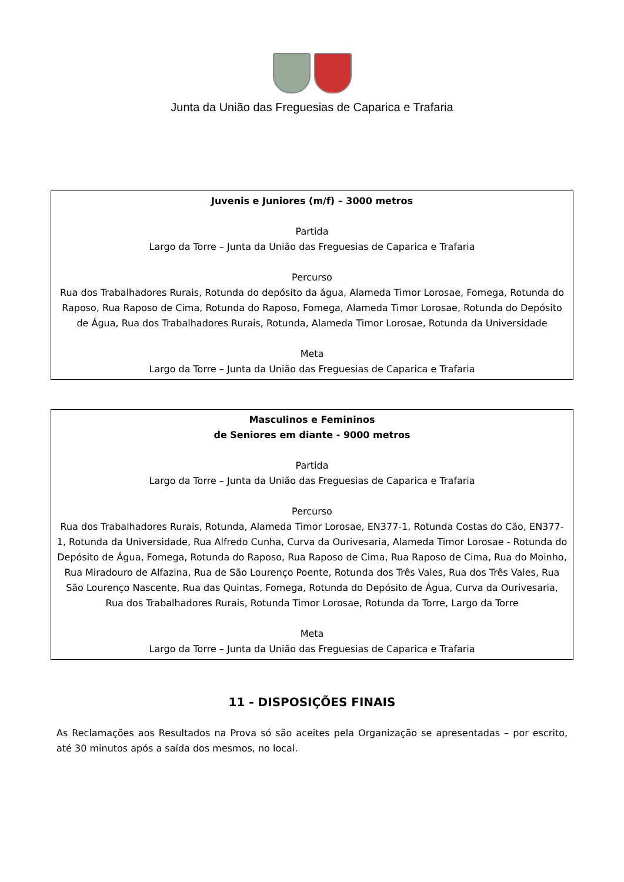Junta da União das Freguesias de Caparica e Trafaria
Juvenis e Juniores (m/f) – 3000 metros
Partida
Largo da Torre – Junta da União das Freguesias de Caparica e Trafaria
Percurso
Rua dos Trabalhadores Rurais, Rotunda do depósito da água, Alameda Timor Lorosae, Fomega, Rotunda do Raposo, Rua Raposo de Cima, Rotunda do Raposo, Fomega, Alameda Timor Lorosae, Rotunda do Depósito de Água, Rua dos Trabalhadores Rurais, Rotunda, Alameda Timor Lorosae, Rotunda da Universidade
Meta
Largo da Torre – Junta da União das Freguesias de Caparica e Trafaria
Masculinos e Femininos
de Seniores em diante - 9000 metros
Partida
Largo da Torre – Junta da União das Freguesias de Caparica e Trafaria
Percurso
Rua dos Trabalhadores Rurais, Rotunda, Alameda Timor Lorosae, EN377-1, Rotunda Costas do Cão, EN377-1, Rotunda da Universidade, Rua Alfredo Cunha, Curva da Ourivesaria, Alameda Timor Lorosae - Rotunda do Depósito de Água, Fomega, Rotunda do Raposo, Rua Raposo de Cima, Rua Raposo de Cima, Rua do Moinho, Rua Miradouro de Alfazina, Rua de São Lourenço Poente, Rotunda dos Três Vales, Rua dos Três Vales, Rua São Lourenço Nascente, Rua das Quintas, Fomega, Rotunda do Depósito de Água, Curva da Ourivesaria, Rua dos Trabalhadores Rurais, Rotunda Timor Lorosae, Rotunda da Torre, Largo da Torre
Meta
Largo da Torre – Junta da União das Freguesias de Caparica e Trafaria
11 - DISPOSIÇÕES FINAIS
As Reclamações aos Resultados na Prova só são aceites pela Organização se apresentadas – por escrito, até 30 minutos após a saída dos mesmos, no local.